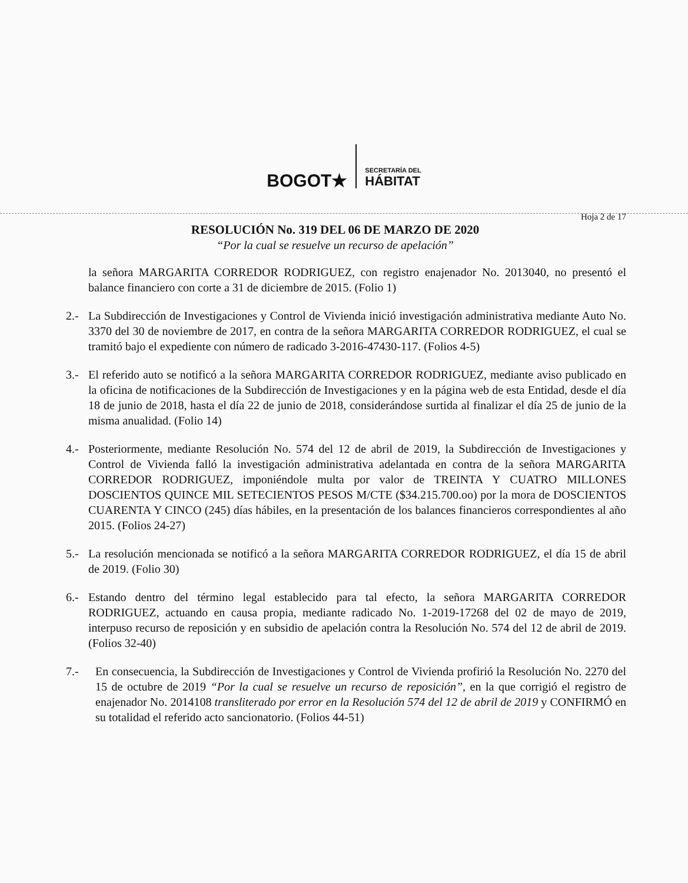BOGOT★
SECRETARÍA DEL
HÁBITAT
Hoja 2 de 17
RESOLUCIÓN No. 319 DEL 06 DE MARZO DE 2020
“Por la cual se resuelve un recurso de apelación”
la señora MARGARITA CORREDOR RODRIGUEZ, con registro enajenador No. 2013040, no presentó el balance financiero con corte a 31 de diciembre de 2015. (Folio 1)
2.- La Subdirección de Investigaciones y Control de Vivienda inició investigación administrativa mediante Auto No. 3370 del 30 de noviembre de 2017, en contra de la señora MARGARITA CORREDOR RODRIGUEZ, el cual se tramitó bajo el expediente con número de radicado 3-2016-47430-117. (Folios 4-5)
3.- El referido auto se notificó a la señora MARGARITA CORREDOR RODRIGUEZ, mediante aviso publicado en la oficina de notificaciones de la Subdirección de Investigaciones y en la página web de esta Entidad, desde el día 18 de junio de 2018, hasta el día 22 de junio de 2018, considerándose surtida al finalizar el día 25 de junio de la misma anualidad. (Folio 14)
4.- Posteriormente, mediante Resolución No. 574 del 12 de abril de 2019, la Subdirección de Investigaciones y Control de Vivienda falló la investigación administrativa adelantada en contra de la señora MARGARITA CORREDOR RODRIGUEZ, imponiéndole multa por valor de TREINTA Y CUATRO MILLONES DOSCIENTOS QUINCE MIL SETECIENTOS PESOS M/CTE ($34.215.700.oo) por la mora de DOSCIENTOS CUARENTA Y CINCO (245) días hábiles, en la presentación de los balances financieros correspondientes al año 2015. (Folios 24-27)
5.- La resolución mencionada se notificó a la señora MARGARITA CORREDOR RODRIGUEZ, el día 15 de abril de 2019. (Folio 30)
6.- Estando dentro del término legal establecido para tal efecto, la señora MARGARITA CORREDOR RODRIGUEZ, actuando en causa propia, mediante radicado No. 1-2019-17268 del 02 de mayo de 2019, interpuso recurso de reposición y en subsidio de apelación contra la Resolución No. 574 del 12 de abril de 2019. (Folios 32-40)
7.- En consecuencia, la Subdirección de Investigaciones y Control de Vivienda profirió la Resolución No. 2270 del 15 de octubre de 2019 “Por la cual se resuelve un recurso de reposición”, en la que corrigió el registro de enajenador No. 2014108 transliterado por error en la Resolución 574 del 12 de abril de 2019 y CONFIRMÓ en su totalidad el referido acto sancionatorio. (Folios 44-51)